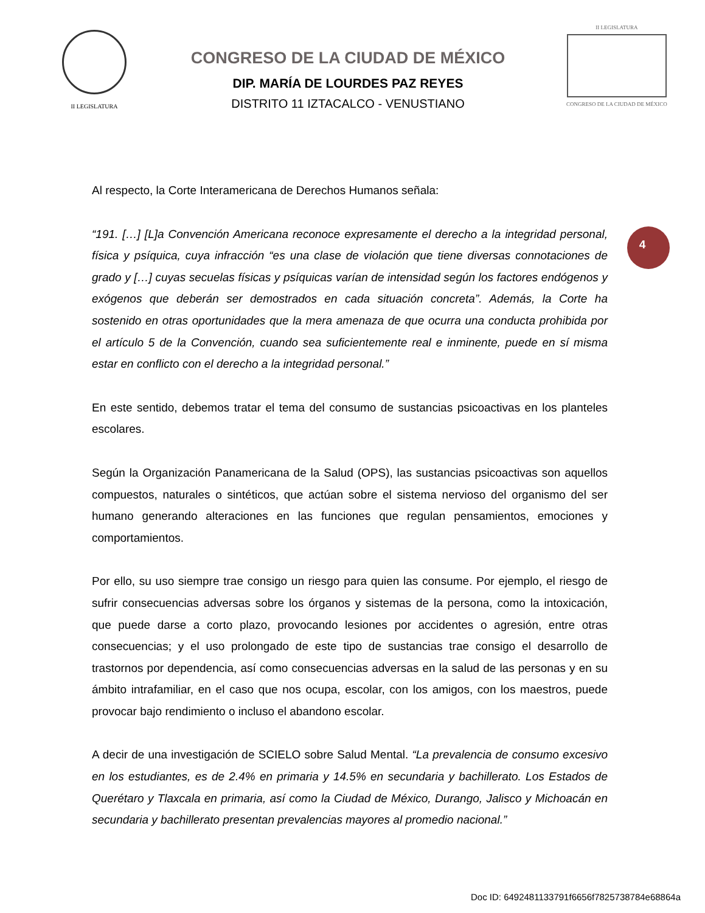II LEGISLATURA
CONGRESO DE LA CIUDAD DE MÉXICO
DIP. MARÍA DE LOURDES PAZ REYES
DISTRITO 11 IZTACALCO - VENUSTIANO
II LEGISLATURA
CONGRESO DE LA CIUDAD DE MÉXICO
4
Al respecto, la Corte Interamericana de Derechos Humanos señala:
“191. […] [L]a Convención Americana reconoce expresamente el derecho a la integridad personal, física y psíquica, cuya infracción “es una clase de violación que tiene diversas connotaciones de grado y […] cuyas secuelas físicas y psíquicas varían de intensidad según los factores endógenos y exógenos que deberán ser demostrados en cada situación concreta”. Además, la Corte ha sostenido en otras oportunidades que la mera amenaza de que ocurra una conducta prohibida por el artículo 5 de la Convención, cuando sea suficientemente real e inminente, puede en sí misma estar en conflicto con el derecho a la integridad personal.”
En este sentido, debemos tratar el tema del consumo de sustancias psicoactivas en los planteles escolares.
Según la Organización Panamericana de la Salud (OPS), las sustancias psicoactivas son aquellos compuestos, naturales o sintéticos, que actúan sobre el sistema nervioso del organismo del ser humano generando alteraciones en las funciones que regulan pensamientos, emociones y comportamientos.
Por ello, su uso siempre trae consigo un riesgo para quien las consume. Por ejemplo, el riesgo de sufrir consecuencias adversas sobre los órganos y sistemas de la persona, como la intoxicación, que puede darse a corto plazo, provocando lesiones por accidentes o agresión, entre otras consecuencias; y el uso prolongado de este tipo de sustancias trae consigo el desarrollo de trastornos por dependencia, así como consecuencias adversas en la salud de las personas y en su ámbito intrafamiliar, en el caso que nos ocupa, escolar, con los amigos, con los maestros, puede provocar bajo rendimiento o incluso el abandono escolar.
A decir de una investigación de SCIELO sobre Salud Mental. “La prevalencia de consumo excesivo en los estudiantes, es de 2.4% en primaria y 14.5% en secundaria y bachillerato. Los Estados de Querétaro y Tlaxcala en primaria, así como la Ciudad de México, Durango, Jalisco y Michoacán en secundaria y bachillerato presentan prevalencias mayores al promedio nacional.”
Doc ID: 6492481133791f6656f7825738784e68864a